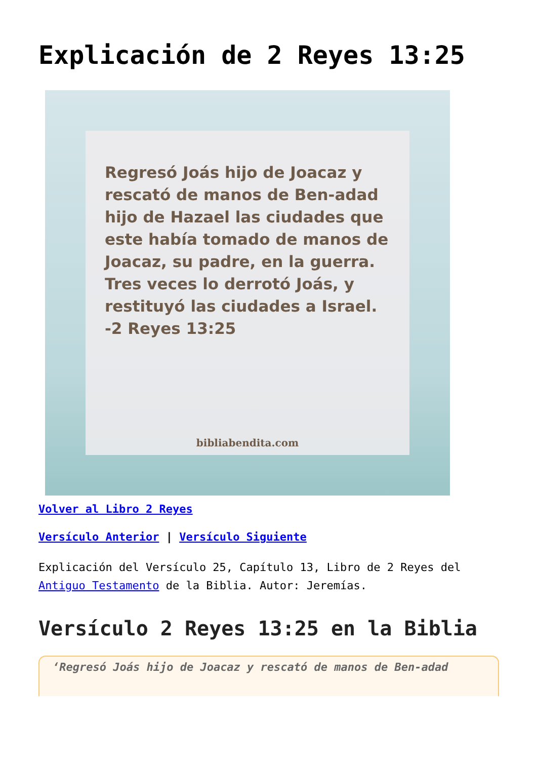Explicación de 2 Reyes 13:25
Regresó Joás hijo de Joacaz y rescató de manos de Ben-adad hijo de Hazael las ciudades que este había tomado de manos de Joacaz, su padre, en la guerra. Tres veces lo derrotó Joás, y restituyó las ciudades a Israel.
-2 Reyes 13:25
bibliabendita.com
Volver al Libro 2 Reyes
Versículo Anterior | Versículo Siguiente
Explicación del Versículo 25, Capítulo 13, Libro de 2 Reyes del Antiguo Testamento de la Biblia. Autor: Jeremías.
Versículo 2 Reyes 13:25 en la Biblia
‘Regresó Joás hijo de Joacaz y rescató de manos de Ben-adad